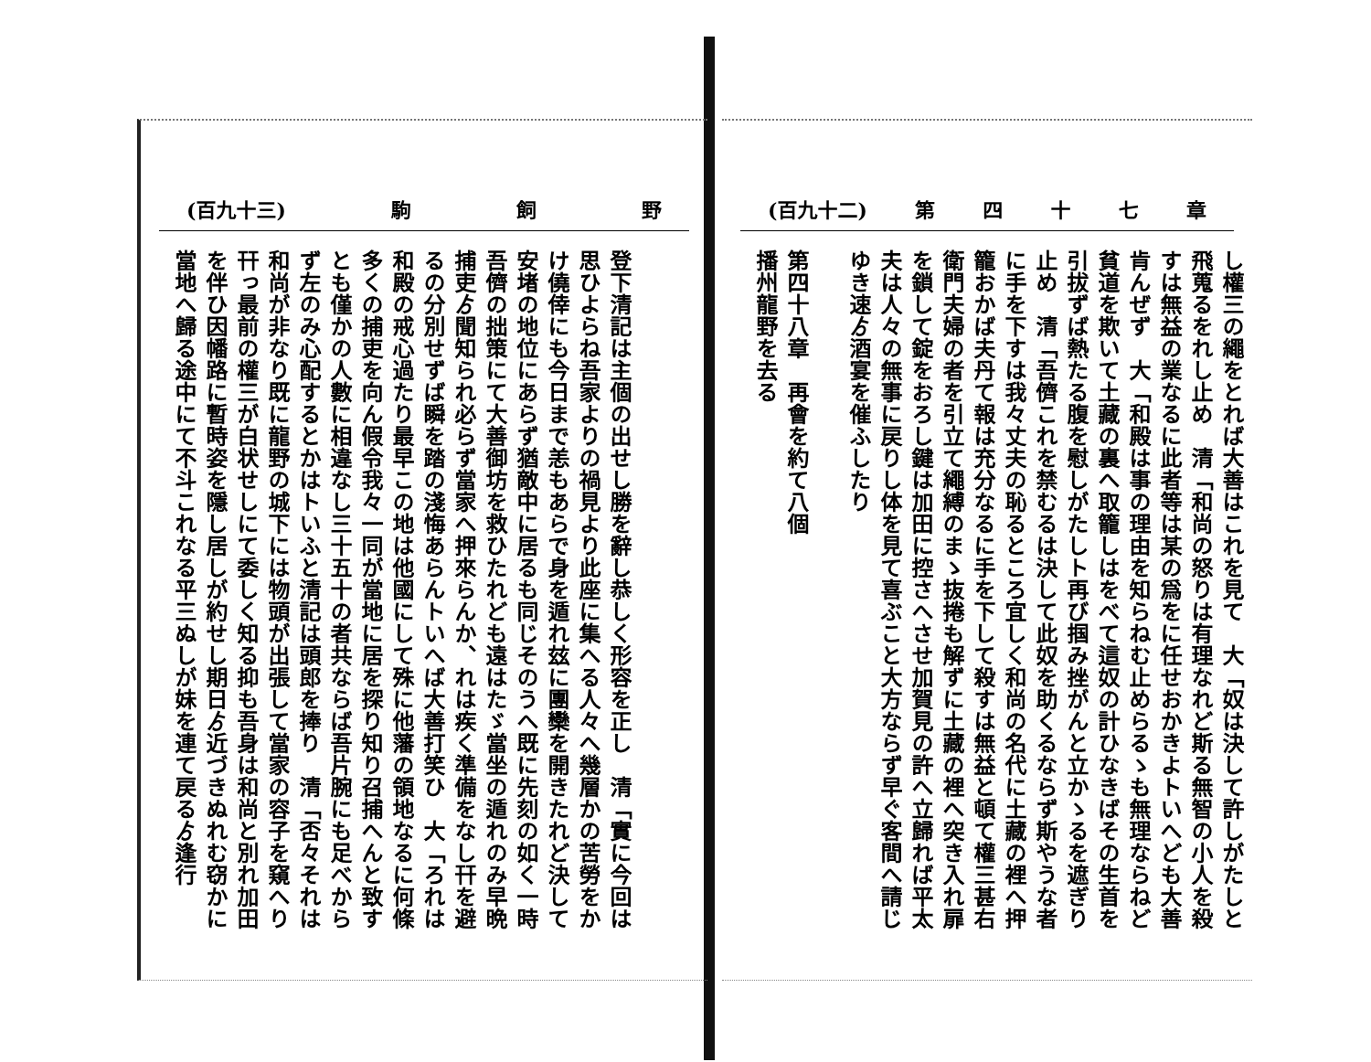(百九十三) 駒 飼 野
登下清記は主個の出せし勝を辭し恭しく形容を正し　清「實に今回は思ひよらね吾家よりの禍見より此座に集へる人々へ幾層かの苦勞をかけ僥倖にも今日まで恙もあらで身を遁れ玆に團欒を開きたれど決して安堵の地位にあらず猶敵中に居るも同じそのうへ既に先刻の如く一時吾儕の拙策にて大善御坊を救ひたれども遠はたゞ當坐の遁れのみ早晩捕吏ゟ聞知られ必らず當家へ押來らんか、れは疾く準備をなし幵を避るの分別せずば瞬を踏の淺悔あらんトいへば大善打笑ひ　大「ろれは和殿の戒心過たり最早この地は他國にして殊に他藩の領地なるに何條多くの捕吏を向ん假令我々一同が當地に居を探り知り召捕へんと致すとも僅かの人數に相違なし三十五十の者共ならば吾片腕にも足べからず左のみ心配するとかはトいふと清記は頭郎を捧り　清「否々それは和尚が非なり既に龍野の城下には物頭が出張して當家の容子を窺へり幵っ最前の權三が白状せしにて委しく知る抑も吾身は和尚と別れ加田を伴ひ因幡路に暫時姿を隱し居しが約せし期日ゟ近づきぬれむ窃かに當地へ歸る途中にて不斗これなる平三ぬしが妹を連て戻るゟ逢行
(百九十二) 第四十七章
し權三の繩をとれば大善はこれを見て　大「奴は決して許しがたしと飛蒐るをれし止め　清「和尚の怒りは有理なれど斯る無智の小人を殺すは無益の業なるに此者等は某の爲をに任せおかきよトいへども大善肯んぜず　大「和殿は事の理由を知らねむ止めらるゝも無理ならねど貧道を欺いて土藏の裏へ取籠しはをべて這奴の計ひなきばその生首を引拔ずば熱たる腹を慰しがたしト再び掴み挫がんと立かゝるを遮ぎり止め　清「吾儕これを禁むるは決して此奴を助くるならず斯やうな者に手を下すは我々丈夫の恥るところ宜しく和尚の名代に土藏の裡へ押籠おかば夫丹て報は充分なるに手を下して殺すは無益と頓て權三甚右衛門夫婦の者を引立て繩縛のまゝ抜捲も解ずに土藏の裡へ突き入れ扉を鎖して錠をおろし鍵は加田に控さへさせ加賀見の許へ立歸れば平太夫は人々の無事に戻りし体を見て喜ぶこと大方ならず早ぐ客間へ請じゆき速ゟ酒宴を催ふしたり
第四十八章　再會を約て八個
播州龍野を去る